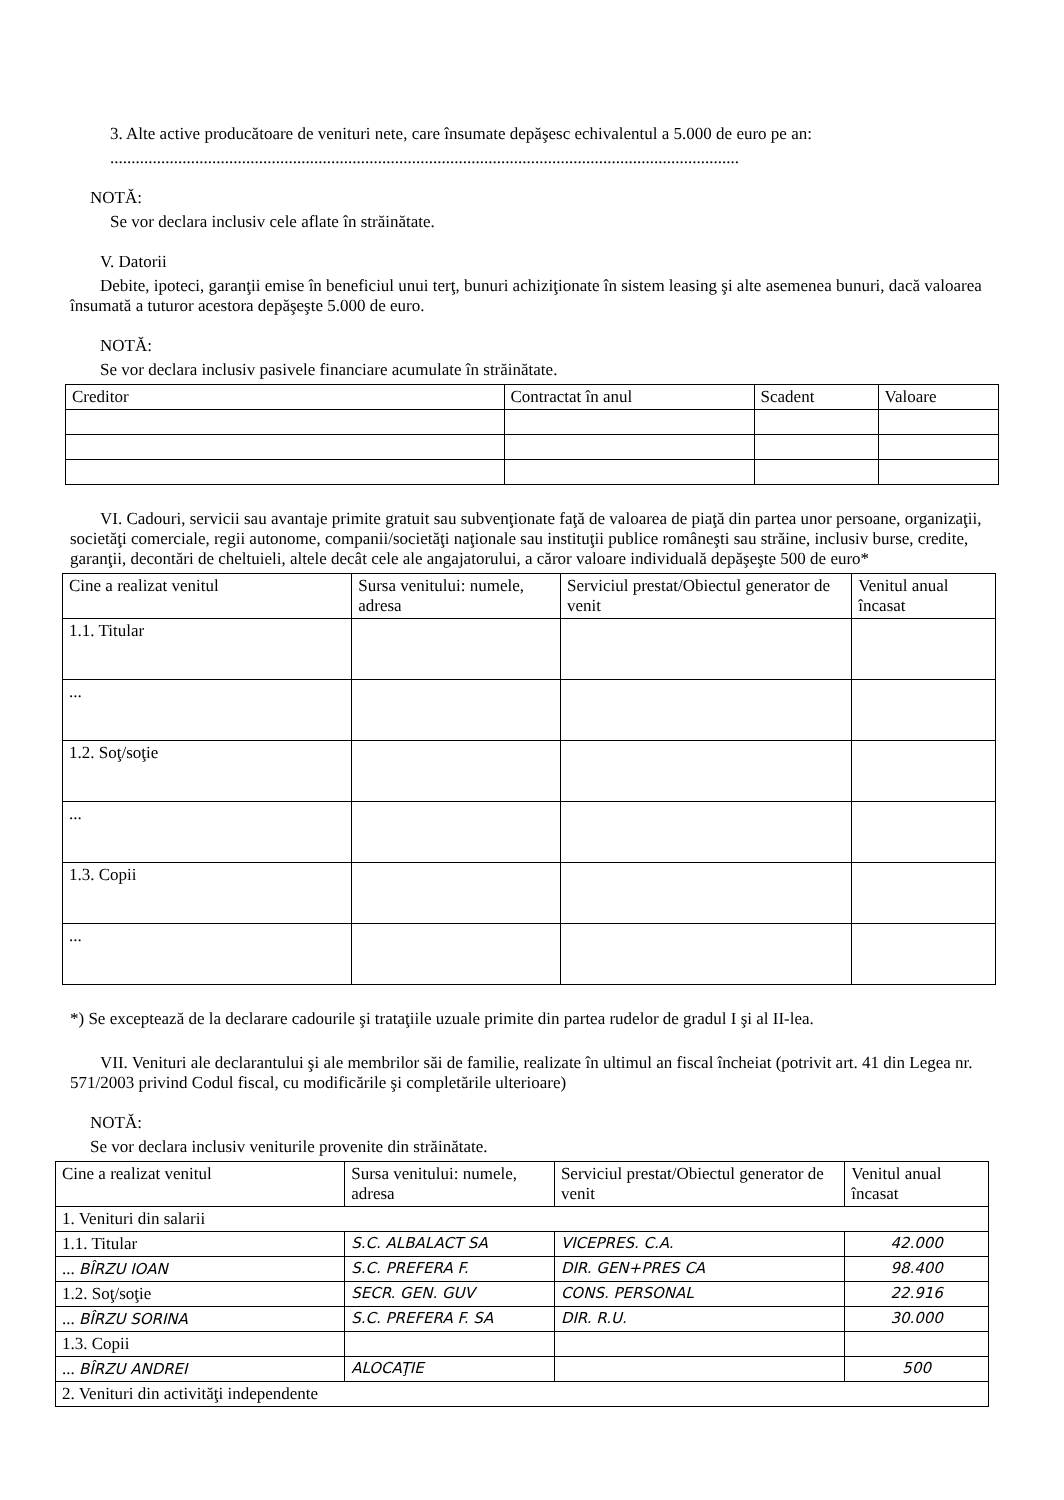3. Alte active producătoare de venituri nete, care însumate depăşesc echivalentul a 5.000 de euro pe an:
....................................................................................................................................................
NOTĂ:
Se vor declara inclusiv cele aflate în străinătate.
V. Datorii
Debite, ipoteci, garanţii emise în beneficiul unui terţ, bunuri achiziţionate în sistem leasing şi alte asemenea bunuri, dacă valoarea însumată a tuturor acestora depăşeşte 5.000 de euro.
NOTĂ:
Se vor declara inclusiv pasivele financiare acumulate în străinătate.
| Creditor | Contractat în anul | Scadent | Valoare |
| --- | --- | --- | --- |
VI. Cadouri, servicii sau avantaje primite gratuit sau subvenţionate faţă de valoarea de piaţă din partea unor persoane, organizaţii, societăţi comerciale, regii autonome, companii/societăţi naţionale sau instituţii publice româneşti sau străine, inclusiv burse, credite, garanţii, decontări de cheltuieli, altele decât cele ale angajatorului, a căror valoare individuală depăşeşte 500 de euro*
| Cine a realizat venitul | Sursa venitului: numele, adresa | Serviciul prestat/Obiectul generator de venit | Venitul anual încasat |
| --- | --- | --- | --- |
| 1.1. Titular | | | |
| ... | | | |
| 1.2. Soţ/soţie | | | |
| ... | | | |
| 1.3. Copii | | | |
| ... | | | |
*) Se exceptează de la declarare cadourile şi trataţiile uzuale primite din partea rudelor de gradul I şi al II-lea.
VII. Venituri ale declarantului şi ale membrilor săi de familie, realizate în ultimul an fiscal încheiat (potrivit art. 41 din Legea nr. 571/2003 privind Codul fiscal, cu modificările şi completările ulterioare)
NOTĂ:
Se vor declara inclusiv veniturile provenite din străinătate.
| Cine a realizat venitul | Sursa venitului: numele, adresa | Serviciul prestat/Obiectul generator de venit | Venitul anual încasat |
| --- | --- | --- | --- |
| 1. Venituri din salarii | | | |
| 1.1. Titular | S.C. ALBALACT SA | VICEPRES. C.A. | 42.000 |
| ... BÎRZU IOAN | S.C. PREFERA F. | DIR. GEN+PRES CA | 98.400 |
| 1.2. Soţ/soţie | SECR. GEN. GUV | CONS. PERSONAL | 22.916 |
| ... BÎRZU SORINA | S.C. PREFERA F. SA | DIR. R.U. | 30.000 |
| 1.3. Copii | | | |
| ... BÎRZU ANDREI | ALOCAŢIE | | 500 |
| 2. Venituri din activităţi independente | | | |